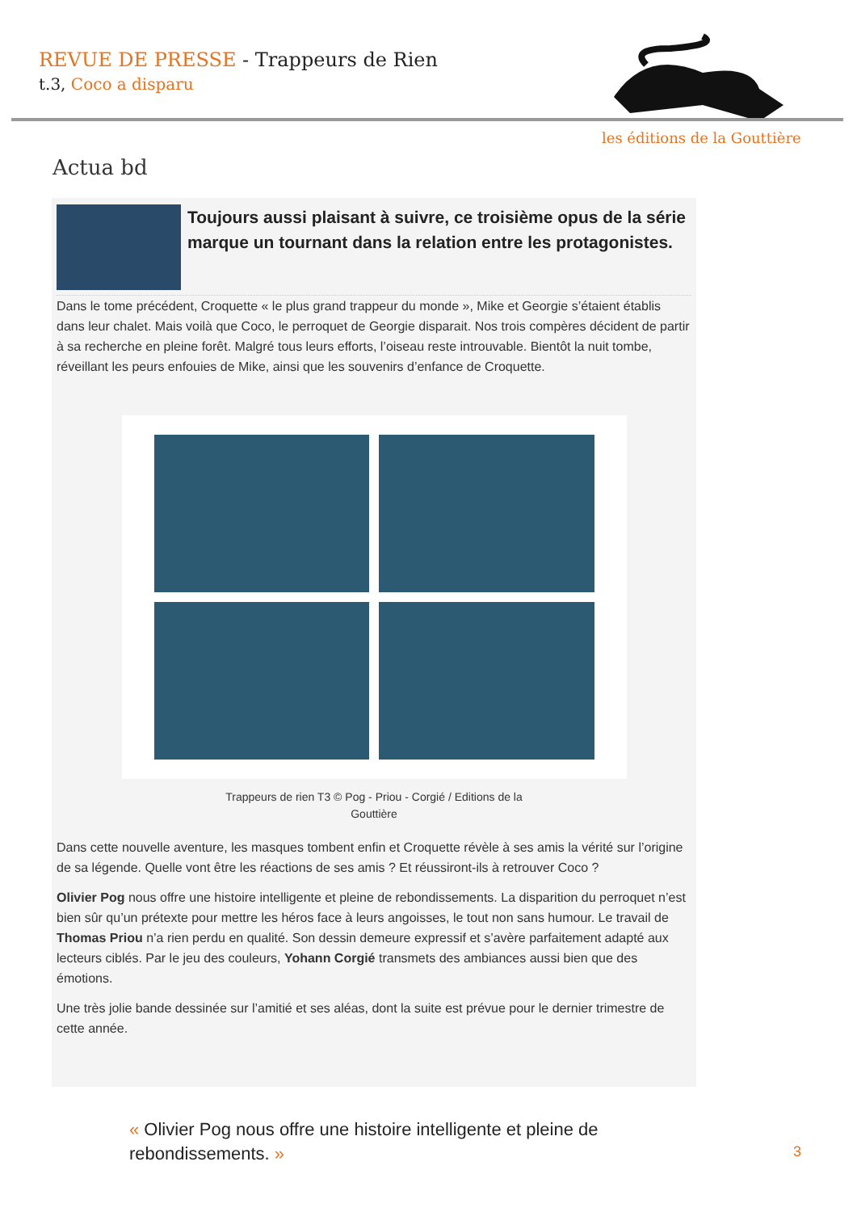REVUE DE PRESSE - Trappeurs de Rien
t.3, Coco a disparu
les éditions de la Gouttière
Actua bd
Toujours aussi plaisant à suivre, ce troisième opus de la série marque un tournant dans la relation entre les protagonistes.
Dans le tome précédent, Croquette « le plus grand trappeur du monde », Mike et Georgie s’étaient établis dans leur chalet. Mais voilà que Coco, le perroquet de Georgie disparait. Nos trois compères décident de partir à sa recherche en pleine forêt. Malgré tous leurs efforts, l’oiseau reste introuvable. Bientôt la nuit tombe, réveillant les peurs enfouies de Mike, ainsi que les souvenirs d’enfance de Croquette.
Trappeurs de rien T3 © Pog - Priou - Corgié / Editions de la
Gouttière
Dans cette nouvelle aventure, les masques tombent enfin et Croquette révèle à ses amis la vérité sur l’origine de sa légende. Quelle vont être les réactions de ses amis ? Et réussiront-ils à retrouver Coco ?
Olivier Pog nous offre une histoire intelligente et pleine de rebondissements. La disparition du perroquet n’est bien sûr qu’un prétexte pour mettre les héros face à leurs angoisses, le tout non sans humour. Le travail de Thomas Priou n’a rien perdu en qualité. Son dessin demeure expressif et s’avère parfaitement adapté aux lecteurs ciblés. Par le jeu des couleurs, Yohann Corgié transmets des ambiances aussi bien que des émotions.
Une très jolie bande dessinée sur l’amitié et ses aléas, dont la suite est prévue pour le dernier trimestre de cette année.
« Olivier Pog nous offre une histoire intelligente et pleine de rebondissements. »
3